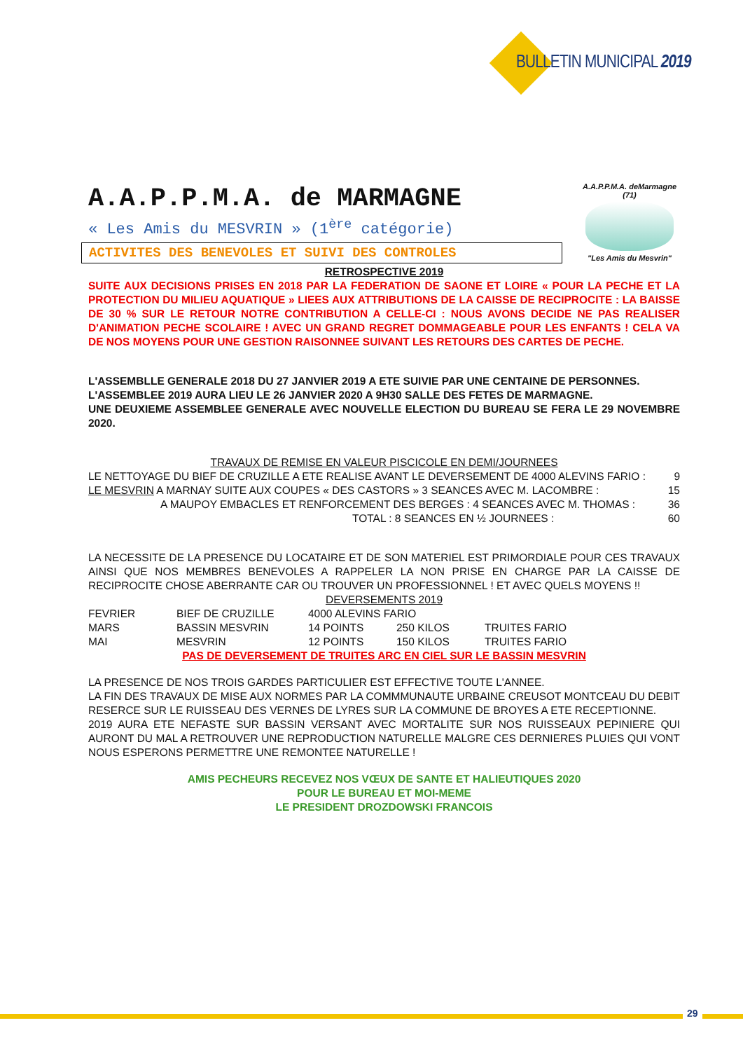BULLETIN MUNICIPAL 2019
A.A.P.P.M.A. deMarmagne (71)
"Les Amis du Mesvrin"
A.A.P.P.M.A. de MARMAGNE
« Les Amis du MESVRIN » (1<sup>ère</sup> catégorie)
ACTIVITES DES BENEVOLES ET SUIVI DES CONTROLES
RETROSPECTIVE 2019
SUITE AUX DECISIONS PRISES EN 2018 PAR LA FEDERATION DE SAONE ET LOIRE « POUR LA PECHE ET LA PROTECTION DU MILIEU AQUATIQUE » LIEES AUX ATTRIBUTIONS DE LA CAISSE DE RECIPROCITE : LA BAISSE DE 30 % SUR LE RETOUR NOTRE CONTRIBUTION A CELLE-CI : NOUS AVONS DECIDE NE PAS REALISER D'ANIMATION PECHE SCOLAIRE ! AVEC UN GRAND REGRET DOMMAGEABLE POUR LES ENFANTS ! CELA VA DE NOS MOYENS POUR UNE GESTION RAISONNEE SUIVANT LES RETOURS DES CARTES DE PECHE.
L'ASSEMBLLE GENERALE 2018 DU 27 JANVIER 2019 A ETE SUIVIE PAR UNE CENTAINE DE PERSONNES.
L'ASSEMBLEE 2019 AURA LIEU LE 26 JANVIER 2020 A 9H30 SALLE DES FETES DE MARMAGNE.
UNE DEUXIEME ASSEMBLEE GENERALE AVEC NOUVELLE ELECTION DU BUREAU SE FERA LE 29 NOVEMBRE 2020.
TRAVAUX DE REMISE EN VALEUR PISCICOLE EN DEMI/JOURNEES
| LE NETTOYAGE DU BIEF DE CRUZILLE A ETE REALISE AVANT LE DEVERSEMENT DE 4000 ALEVINS FARIO : | 9 |
| LE MESVRIN A MARNAY SUITE AUX COUPES « DES CASTORS » 3 SEANCES AVEC M. LACOMBRE : | 15 |
| A MAUPOY EMBACLES ET RENFORCEMENT DES BERGES : 4 SEANCES AVEC M. THOMAS : | 36 |
| TOTAL : 8 SEANCES EN ½ JOURNEES : | 60 |
LA NECESSITE DE LA PRESENCE DU LOCATAIRE ET DE SON MATERIEL EST PRIMORDIALE POUR CES TRAVAUX AINSI QUE NOS MEMBRES BENEVOLES A RAPPELER LA NON PRISE EN CHARGE PAR LA CAISSE DE RECIPROCITE CHOSE ABERRANTE CAR OU TROUVER UN PROFESSIONNEL ! ET AVEC QUELS MOYENS !!
DEVERSEMENTS 2019
| FEVRIER | BIEF DE CRUZILLE | 4000 ALEVINS FARIO | | |
| MARS | BASSIN MESVRIN | 14 POINTS | 250 KILOS | TRUITES FARIO |
| MAI | MESVRIN | 12 POINTS | 150 KILOS | TRUITES FARIO |
PAS DE DEVERSEMENT DE TRUITES ARC EN CIEL SUR LE BASSIN MESVRIN
LA PRESENCE DE NOS TROIS GARDES PARTICULIER EST EFFECTIVE TOUTE L'ANNEE.
LA FIN DES TRAVAUX DE MISE AUX NORMES PAR LA COMMMUNAUTE URBAINE CREUSOT MONTCEAU DU DEBIT RESERCE SUR LE RUISSEAU DES VERNES DE LYRES SUR LA COMMUNE DE BROYES A ETE RECEPTIONNE.
2019 AURA ETE NEFASTE SUR BASSIN VERSANT AVEC MORTALITE SUR NOS RUISSEAUX PEPINIERE QUI AURONT DU MAL A RETROUVER UNE REPRODUCTION NATURELLE MALGRE CES DERNIERES PLUIES QUI VONT NOUS ESPERONS PERMETTRE UNE REMONTEE NATURELLE !
AMIS PECHEURS RECEVEZ NOS VŒUX DE SANTE ET HALIEUTIQUES 2020
POUR LE BUREAU ET MOI-MEME
LE PRESIDENT DROZDOWSKI FRANCOIS
29